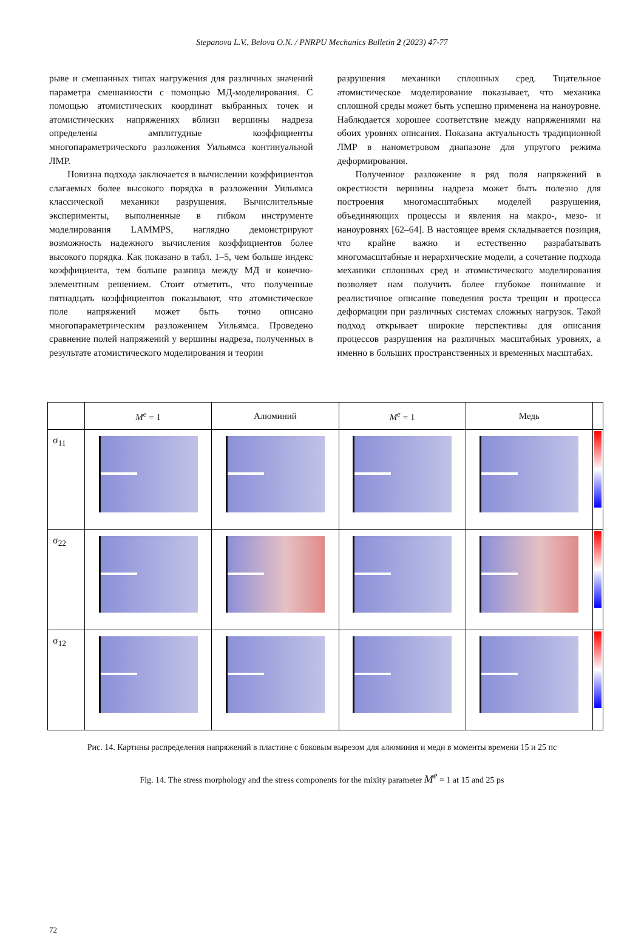Stepanova L.V., Belova O.N. / PNRPU Mechanics Bulletin 2 (2023) 47-77
рыве и смешанных типах нагружения для различных значений параметра смешанности с помощью МД-моделирования. С помощью атомистических координат выбранных точек и атомистических напряжениях вблизи вершины надреза определены амплитудные коэффициенты многопараметрического разложения Уильямса континуальной ЛМР.
Новизна подхода заключается в вычислении коэффициентов слагаемых более высокого порядка в разложении Уильямса классической механики разрушения. Вычислительные эксперименты, выполненные в гибком инструменте моделирования LAMMPS, наглядно демонстрируют возможность надежного вычисления коэффициентов более высокого порядка. Как показано в табл. 1–5, чем больше индекс коэффициента, тем больше разница между МД и конечно-элементным решением. Стоит отметить, что полученные пятнадцать коэффициентов показывают, что атомистическое поле напряжений может быть точно описано многопараметрическим разложением Уильямса. Проведено сравнение полей напряжений у вершины надреза, полученных в результате атомистического моделирования и теории
разрушения механики сплошных сред. Тщательное атомистическое моделирование показывает, что механика сплошной среды может быть успешно применена на наноуровне. Наблюдается хорошее соответствие между напряжениями на обоих уровнях описания. Показана актуальность традиционной ЛМР в нанометровом диапазоне для упругого режима деформирования.
Полученное разложение в ряд поля напряжений в окрестности вершины надреза может быть полезно для построения многомасштабных моделей разрушения, объединяющих процессы и явления на макро-, мезо- и наноуровнях [62–64]. В настоящее время складывается позиция, что крайне важно и естественно разрабатывать многомасштабные и иерархические модели, а сочетание подхода механики сплошных сред и атомистического моделирования позволяет нам получить более глубокое понимание и реалистичное описание поведения роста трещин и процесса деформации при различных системах сложных нагрузок. Такой подход открывает широкие перспективы для описания процессов разрушения на различных масштабных уровнях, а именно в больших пространственных и временных масштабах.
| | M<sup>e</sup> = 1 | Алюминий | M<sup>e</sup> = 1 | Медь | |
| σ<sub>11</sub> | | | | | |
| σ<sub>22</sub> | | | | | |
| σ<sub>12</sub> | | | | | |
Рис. 14. Картины распределения напряжений в пластине с боковым вырезом для алюминия и меди в моменты времени 15 и 25 пс
Fig. 14. The stress morphology and the stress components for the mixity parameter M<sup>e</sup> = 1 at 15 and 25 ps
72